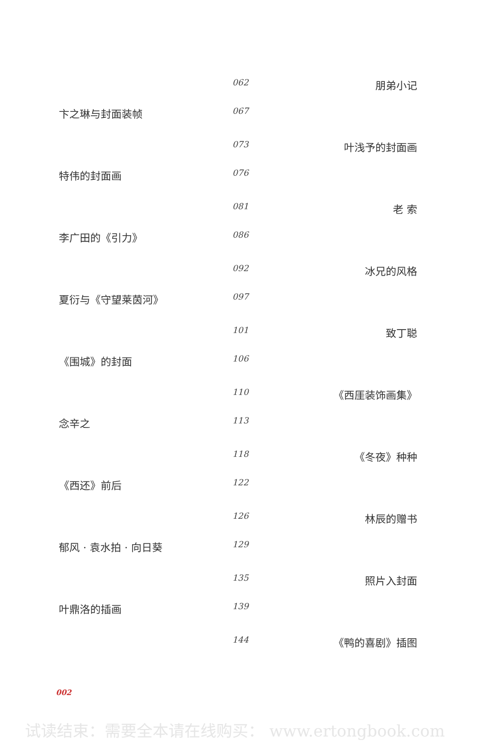062 朋弟小记
卞之琳与封面装帧 067
073 叶浅予的封面画
特伟的封面画 076
081 老 索
李广田的《引力》 086
092 冰兄的风格
夏衍与《守望莱茵河》 097
101 致丁聪
《围城》的封面 106
110 《西厓装饰画集》
念辛之 113
118 《冬夜》种种
《西还》前后 122
126 林辰的赠书
郁风 · 袁水拍 · 向日葵 129
135 照片入封面
叶鼎洛的插画 139
144 《鸭的喜剧》插图
002
试读结束：需要全本请在线购买： www.ertongbook.com